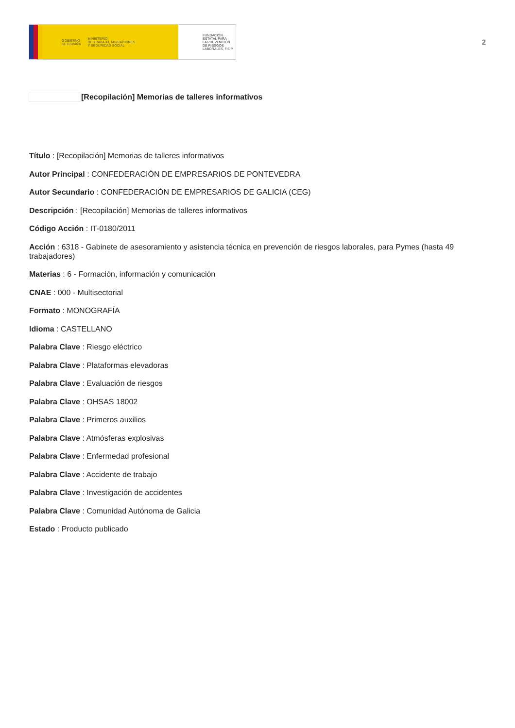GOBIERNO
DE ESPAÑA
MINISTERIO
DE TRABAJO, MIGRACIONES
Y SEGURIDAD SOCIAL
FUNDACIÓN
ESTATAL PARA
LA PREVENCIÓN
DE RIESGOS
LABORALES, F.S.P.
2
[Recopilación] Memorias de talleres informativos
Título : [Recopilación] Memorias de talleres informativos
Autor Principal : CONFEDERACIÓN DE EMPRESARIOS DE PONTEVEDRA
Autor Secundario : CONFEDERACIÓN DE EMPRESARIOS DE GALICIA (CEG)
Descripción : [Recopilación] Memorias de talleres informativos
Código Acción : IT-0180/2011
Acción : 6318 - Gabinete de asesoramiento y asistencia técnica en prevención de riesgos laborales, para Pymes (hasta 49 trabajadores)
Materias : 6 - Formación, información y comunicación
CNAE : 000 - Multisectorial
Formato : MONOGRAFÍA
Idioma : CASTELLANO
Palabra Clave : Riesgo eléctrico
Palabra Clave : Plataformas elevadoras
Palabra Clave : Evaluación de riesgos
Palabra Clave : OHSAS 18002
Palabra Clave : Primeros auxilios
Palabra Clave : Atmósferas explosivas
Palabra Clave : Enfermedad profesional
Palabra Clave : Accidente de trabajo
Palabra Clave : Investigación de accidentes
Palabra Clave : Comunidad Autónoma de Galicia
Estado : Producto publicado